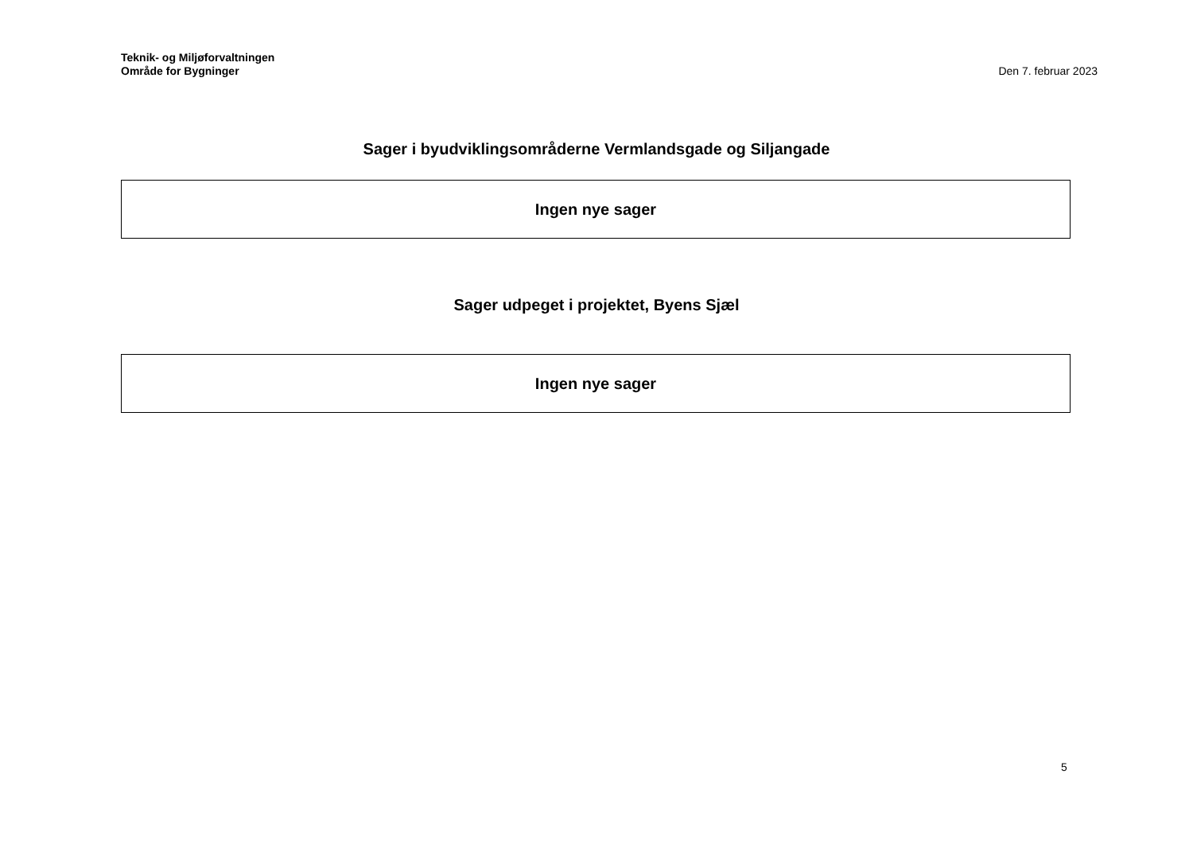Teknik- og Miljøforvaltningen
Område for Bygninger
Den 7. februar 2023
Sager i byudviklingsområderne Vermlandsgade og Siljangade
| Ingen nye sager |
Sager udpeget i projektet, Byens Sjæl
| Ingen nye sager |
5